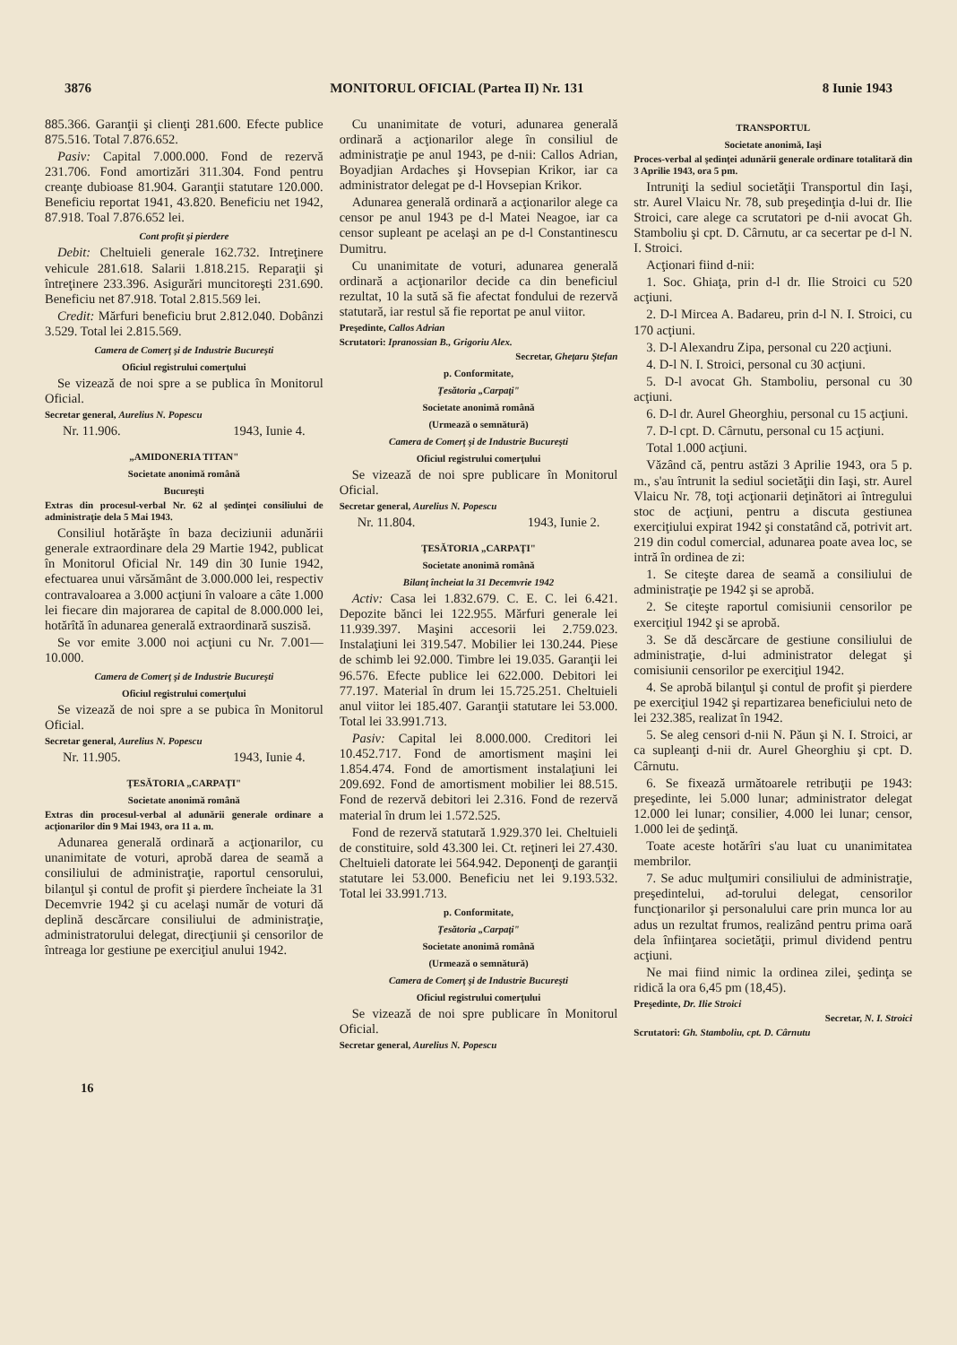3876 MONITORUL OFICIAL (Partea II) Nr. 131 8 Iunie 1943
885.366. Garanţii şi clienţi 281.600. Efecte publice 875.516. Total 7.876.652.
Pasiv: Capital 7.000.000. Fond de rezervă 231.706. Fond amortizări 311.304. Fond pentru creanţe dubioase 81.904. Garanţii statutare 120.000. Beneficiu reportat 1941, 43.820. Beneficiu net 1942, 87.918. Toal 7.876.652 lei.
Cont profit şi pierdere
Debit: Cheltuieli generale 162.732. Intreţinere vehicule 281.618. Salarii 1.818.215. Reparaţii şi întreţinere 233.396. Asigurări muncitoreşti 231.690. Beneficiu net 87.918. Total 2.815.569 lei.
Credit: Mărfuri beneficiu brut 2.812.040. Dobânzi 3.529. Total lei 2.815.569.
Camera de Comerţ şi de Industrie Bucureşti
Oficiul registrului comerţului
Se vizează de noi spre a se publica în Monitorul Oficial.
Secretar general, Aurelius N. Popescu
Nr. 11.906. 1943, Iunie 4.
„AMIDONERIA TITAN"
Societate anonimă română
Bucureşti
Extras din procesul-verbal Nr. 62 al şedinţei consiliului de administraţie dela 5 Mai 1943.
Consiliul hotărăşte în baza deciziunii adunării generale extraordinare dela 29 Martie 1942, publicat în Monitorul Oficial Nr. 149 din 30 Iunie 1942, efectuarea unui vărsământ de 3.000.000 lei, respectiv contravaloarea a 3.000 acţiuni în valoare a câte 1.000 lei fiecare din majorarea de capital de 8.000.000 lei, hotărîtă în adunarea generală extraordinară suszisă.
Se vor emite 3.000 noi acţiuni cu Nr. 7.001—10.000.
Camera de Comerţ şi de Industrie Bucureşti
Oficiul registrului comerţului
Se vizează de noi spre a se pubica în Monitorul Oficial.
Secretar general, Aurelius N. Popescu
Nr. 11.905. 1943, Iunie 4.
ŢESĂTORIA „CARPAŢI"
Societate anonimă română
Extras din procesul-verbal al adunării generale ordinare a acţionarilor din 9 Mai 1943, ora 11 a. m.
Adunarea generală ordinară a acţionarilor, cu unanimitate de voturi, aprobă darea de seamă a consiliului de administraţie, raportul censorului, bilanţul şi contul de profit şi pierdere încheiate la 31 Decemvrie 1942 şi cu acelaşi număr de voturi dă deplină descărcare consiliului de administraţie, administratorului delegat, direcţiunii şi censorilor de întreaga lor gestiune pe exerciţiul anului 1942.
Cu unanimitate de voturi, adunarea generală ordinară a acţionarilor alege în consiliul de administraţie pe anul 1943, pe d-nii: Callos Adrian, Boyadjian Ardaches şi Hovsepian Krikor, iar ca administrator delegat pe d-l Hovsepian Krikor.
Adunarea generală ordinară a acţionarilor alege ca censor pe anul 1943 pe d-l Matei Neagoe, iar ca censor supleant pe acelaşi an pe d-l Constantinescu Dumitru.
Cu unanimitate de voturi, adunarea generală ordinară a acţionarilor decide ca din beneficiul rezultat, 10 la sută să fie afectat fondului de rezervă statutară, iar restul să fie reportat pe anul viitor.
Preşedinte, Callos Adrian
Scrutatori: Ipranossian B., Grigoriu Alex.
Secretar, Gheţaru Ştefan
p. Conformitate,
Ţesătoria „Carpaţi"
Societate anonimă română
(Urmează o semnătură)
Camera de Comerţ şi de Industrie Bucureşti
Oficiul registrului comerţului
Se vizează de noi spre publicare în Monitorul Oficial.
Secretar general, Aurelius N. Popescu
Nr. 11.804. 1943, Iunie 2.
ŢESĂTORIA „CARPAŢI"
Societate anonimă română
Bilanţ încheiat la 31 Decemvrie 1942
Activ: Casa lei 1.832.679. C. E. C. lei 6.421. Depozite bănci lei 122.955. Mărfuri generale lei 11.939.397. Maşini accesorii lei 2.759.023. Instalaţiuni lei 319.547. Mobilier lei 130.244. Piese de schimb lei 92.000. Timbre lei 19.035. Garanţii lei 96.576. Efecte publice lei 622.000. Debitori lei 77.197. Material în drum lei 15.725.251. Cheltuieli anul viitor lei 185.407. Garanţii statutare lei 53.000. Total lei 33.991.713.
Pasiv: Capital lei 8.000.000. Creditori lei 10.452.717. Fond de amortisment maşini lei 1.854.474. Fond de amortisment instalaţiuni lei 209.692. Fond de amortisment mobilier lei 88.515. Fond de rezervă debitori lei 2.316. Fond de rezervă material în drum lei 1.572.525.
Fond de rezervă statutară 1.929.370 lei. Cheltuieli de constituire, sold 43.300 lei. Ct. reţineri lei 27.430. Cheltuieli datorate lei 564.942. Deponenţi de garanţii statutare lei 53.000. Beneficiu net lei 9.193.532. Total lei 33.991.713.
p. Conformitate,
Ţesătoria „Carpaţi"
Societate anonimă română
(Urmează o semnătură)
Camera de Comerţ şi de Industrie Bucureşti
Oficiul registrului comerţului
Se vizează de noi spre publicare în Monitorul Oficial.
Secretar general, Aurelius N. Popescu
TRANSPORTUL
Societate anonimă, Iaşi
Proces-verbal al şedinţei adunării generale ordinare totalitară din 3 Aprilie 1943, ora 5 pm.
Intruniţi la sediul societăţii Transportul din Iaşi, str. Aurel Vlaicu Nr. 78, sub preşedinţia d-lui dr. Ilie Stroici, care alege ca scrutatori pe d-nii avocat Gh. Stamboliu şi cpt. D. Cârnutu, ar ca secertar pe d-l N. I. Stroici.
Acţionari fiind d-nii:
1. Soc. Ghiaţa, prin d-l dr. Ilie Stroici cu 520 acţiuni.
2. D-l Mircea A. Badareu, prin d-l N. I. Stroici, cu 170 acţiuni.
3. D-l Alexandru Zipa, personal cu 220 acţiuni.
4. D-l N. I. Stroici, personal cu 30 acţiuni.
5. D-l avocat Gh. Stamboliu, personal cu 30 acţiuni.
6. D-l dr. Aurel Gheorghiu, personal cu 15 acţiuni.
7. D-l cpt. D. Cârnutu, personal cu 15 acţiuni.
Total 1.000 acţiuni.
Văzând că, pentru astăzi 3 Aprilie 1943, ora 5 p. m., s'au întrunit la sediul societăţii din Iaşi, str. Aurel Vlaicu Nr. 78, toţi acţionarii deţinători ai întregului stoc de acţiuni, pentru a discuta gestiunea exerciţiului expirat 1942 şi constatând că, potrivit art. 219 din codul comercial, adunarea poate avea loc, se intră în ordinea de zi:
1. Se citeşte darea de seamă a consiliului de administraţie pe 1942 şi se aprobă.
2. Se citeşte raportul comisiunii censorilor pe exerciţiul 1942 şi se aprobă.
3. Se dă descărcare de gestiune consiliului de administraţie, d-lui administrator delegat şi comisiunii censorilor pe exerciţiul 1942.
4. Se aprobă bilanţul şi contul de profit şi pierdere pe exerciţiul 1942 şi repartizarea beneficiului neto de lei 232.385, realizat în 1942.
5. Se aleg censori d-nii N. Păun şi N. I. Stroici, ar ca supleanţi d-nii dr. Aurel Gheorghiu şi cpt. D. Cârnutu.
6. Se fixează următoarele retribuţii pe 1943: preşedinte, lei 5.000 lunar; administrator delegat 12.000 lei lunar; consilier, 4.000 lei lunar; censor, 1.000 lei de şedinţă.
Toate aceste hotărîri s'au luat cu unanimitatea membrilor.
7. Se aduc mulţumiri consiliului de administraţie, preşedintelui, ad-torului delegat, censorilor funcţionarilor şi personalului care prin munca lor au adus un rezultat frumos, realizând pentru prima oară dela înfiinţarea societăţii, primul dividend pentru acţiuni.
Ne mai fiind nimic la ordinea zilei, şedinţa se ridică la ora 6,45 pm (18,45).
Preşedinte, Dr. Ilie Stroici
Secretar, N. I. Stroici
Scrutatori: Gh. Stamboliu, cpt. D. Cârnutu
16